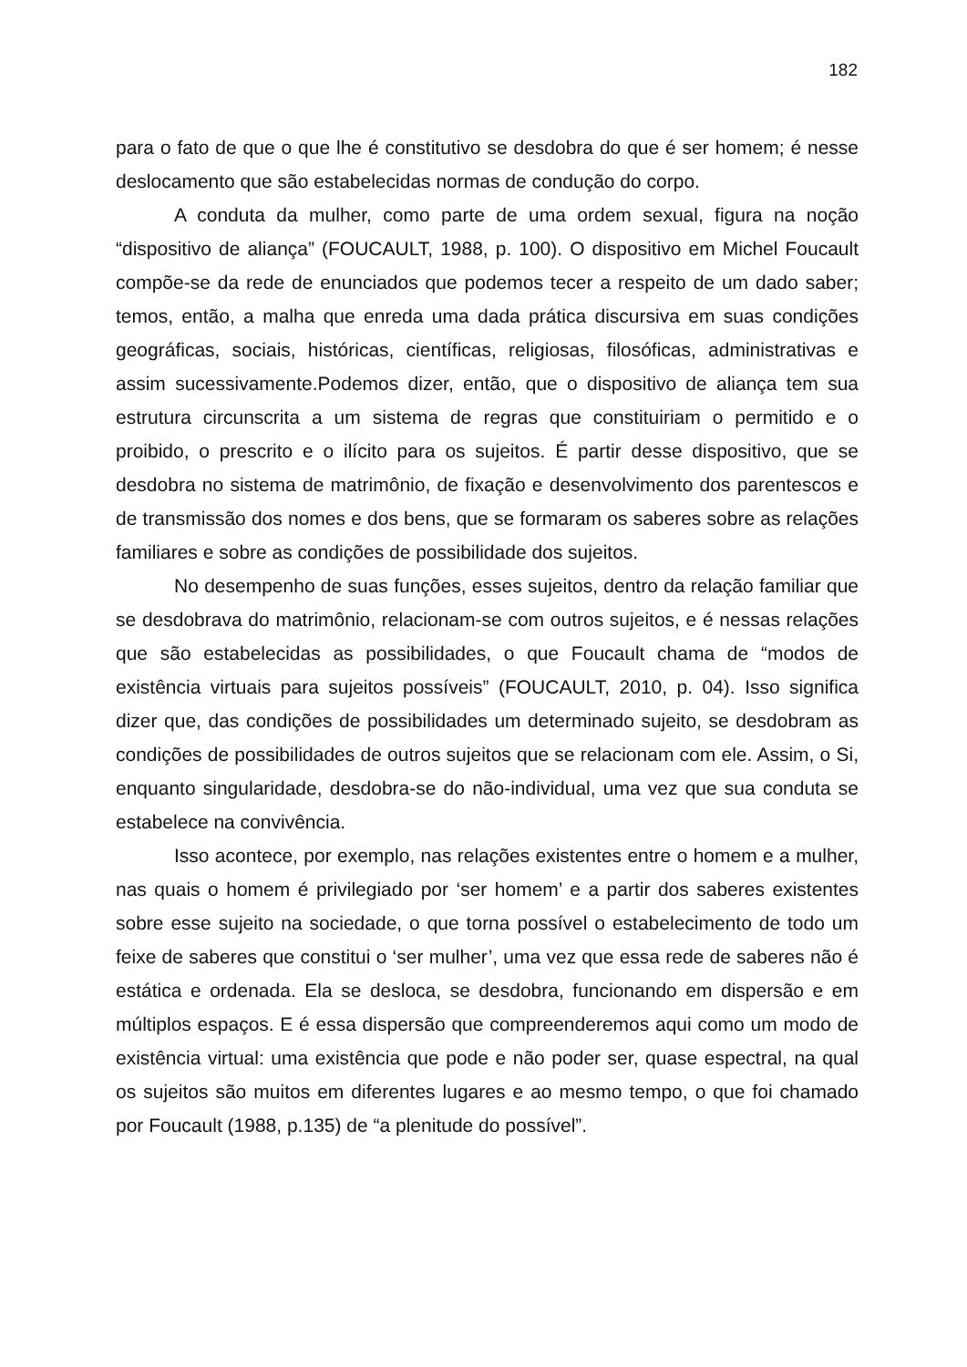182
para o fato de que o que lhe é constitutivo se desdobra do que é ser homem; é nesse deslocamento que são estabelecidas normas de condução do corpo.
A conduta da mulher, como parte de uma ordem sexual, figura na noção “dispositivo de aliança” (FOUCAULT, 1988, p. 100). O dispositivo em Michel Foucault compõe-se da rede de enunciados que podemos tecer a respeito de um dado saber; temos, então, a malha que enreda uma dada prática discursiva em suas condições geográficas, sociais, históricas, científicas, religiosas, filosóficas, administrativas e assim sucessivamente.Podemos dizer, então, que o dispositivo de aliança tem sua estrutura circunscrita a um sistema de regras que constituiriam o permitido e o proibido, o prescrito e o ilícito para os sujeitos. É partir desse dispositivo, que se desdobra no sistema de matrimônio, de fixação e desenvolvimento dos parentescos e de transmissão dos nomes e dos bens, que se formaram os saberes sobre as relações familiares e sobre as condições de possibilidade dos sujeitos.
No desempenho de suas funções, esses sujeitos, dentro da relação familiar que se desdobrava do matrimônio, relacionam-se com outros sujeitos, e é nessas relações que são estabelecidas as possibilidades, o que Foucault chama de “modos de existência virtuais para sujeitos possíveis” (FOUCAULT, 2010, p. 04). Isso significa dizer que, das condições de possibilidades um determinado sujeito, se desdobram as condições de possibilidades de outros sujeitos que se relacionam com ele. Assim, o Si, enquanto singularidade, desdobra-se do não-individual, uma vez que sua conduta se estabelece na convivência.
Isso acontece, por exemplo, nas relações existentes entre o homem e a mulher, nas quais o homem é privilegiado por ‘ser homem’ e a partir dos saberes existentes sobre esse sujeito na sociedade, o que torna possível o estabelecimento de todo um feixe de saberes que constitui o ‘ser mulher’, uma vez que essa rede de saberes não é estática e ordenada. Ela se desloca, se desdobra, funcionando em dispersão e em múltiplos espaços. E é essa dispersão que compreenderemos aqui como um modo de existência virtual: uma existência que pode e não poder ser, quase espectral, na qual os sujeitos são muitos em diferentes lugares e ao mesmo tempo, o que foi chamado por Foucault (1988, p.135) de “a plenitude do possível”.